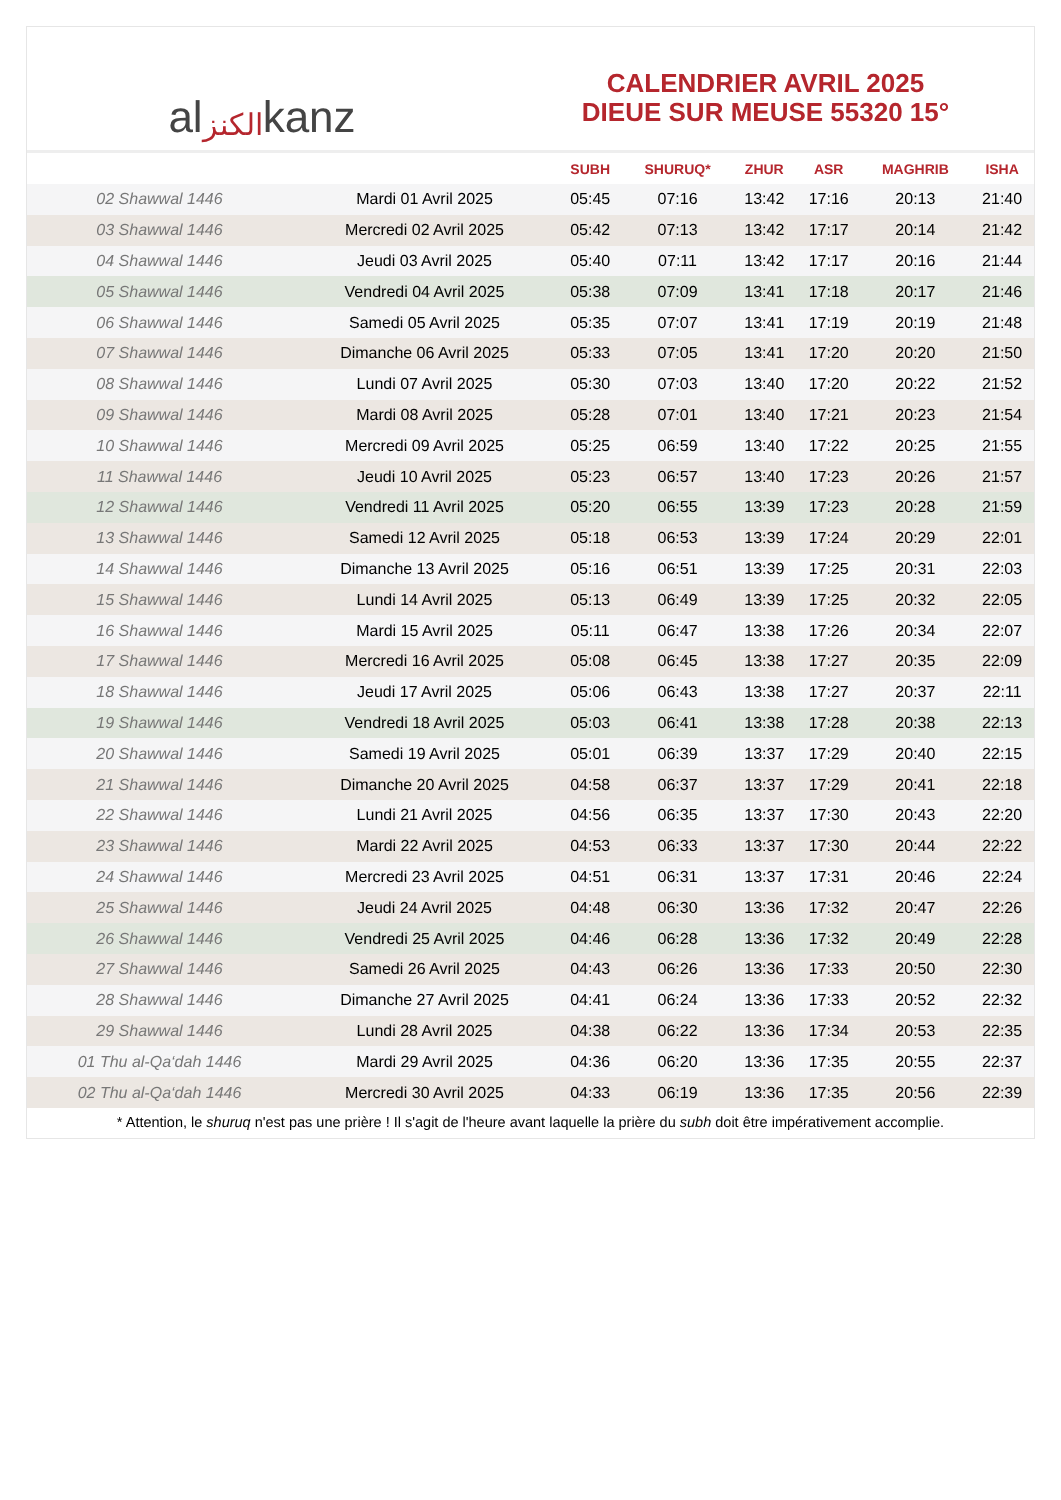al الكنز kanz
CALENDRIER AVRIL 2025
DIEUE SUR MEUSE 55320 15°
| | | SUBH | SHURUQ* | ZHUR | ASR | MAGHRIB | ISHA |
| --- | --- | --- | --- | --- | --- | --- | --- |
| 02 Shawwal 1446 | Mardi 01 Avril 2025 | 05:45 | 07:16 | 13:42 | 17:16 | 20:13 | 21:40 |
| 03 Shawwal 1446 | Mercredi 02 Avril 2025 | 05:42 | 07:13 | 13:42 | 17:17 | 20:14 | 21:42 |
| 04 Shawwal 1446 | Jeudi 03 Avril 2025 | 05:40 | 07:11 | 13:42 | 17:17 | 20:16 | 21:44 |
| 05 Shawwal 1446 | Vendredi 04 Avril 2025 | 05:38 | 07:09 | 13:41 | 17:18 | 20:17 | 21:46 |
| 06 Shawwal 1446 | Samedi 05 Avril 2025 | 05:35 | 07:07 | 13:41 | 17:19 | 20:19 | 21:48 |
| 07 Shawwal 1446 | Dimanche 06 Avril 2025 | 05:33 | 07:05 | 13:41 | 17:20 | 20:20 | 21:50 |
| 08 Shawwal 1446 | Lundi 07 Avril 2025 | 05:30 | 07:03 | 13:40 | 17:20 | 20:22 | 21:52 |
| 09 Shawwal 1446 | Mardi 08 Avril 2025 | 05:28 | 07:01 | 13:40 | 17:21 | 20:23 | 21:54 |
| 10 Shawwal 1446 | Mercredi 09 Avril 2025 | 05:25 | 06:59 | 13:40 | 17:22 | 20:25 | 21:55 |
| 11 Shawwal 1446 | Jeudi 10 Avril 2025 | 05:23 | 06:57 | 13:40 | 17:23 | 20:26 | 21:57 |
| 12 Shawwal 1446 | Vendredi 11 Avril 2025 | 05:20 | 06:55 | 13:39 | 17:23 | 20:28 | 21:59 |
| 13 Shawwal 1446 | Samedi 12 Avril 2025 | 05:18 | 06:53 | 13:39 | 17:24 | 20:29 | 22:01 |
| 14 Shawwal 1446 | Dimanche 13 Avril 2025 | 05:16 | 06:51 | 13:39 | 17:25 | 20:31 | 22:03 |
| 15 Shawwal 1446 | Lundi 14 Avril 2025 | 05:13 | 06:49 | 13:39 | 17:25 | 20:32 | 22:05 |
| 16 Shawwal 1446 | Mardi 15 Avril 2025 | 05:11 | 06:47 | 13:38 | 17:26 | 20:34 | 22:07 |
| 17 Shawwal 1446 | Mercredi 16 Avril 2025 | 05:08 | 06:45 | 13:38 | 17:27 | 20:35 | 22:09 |
| 18 Shawwal 1446 | Jeudi 17 Avril 2025 | 05:06 | 06:43 | 13:38 | 17:27 | 20:37 | 22:11 |
| 19 Shawwal 1446 | Vendredi 18 Avril 2025 | 05:03 | 06:41 | 13:38 | 17:28 | 20:38 | 22:13 |
| 20 Shawwal 1446 | Samedi 19 Avril 2025 | 05:01 | 06:39 | 13:37 | 17:29 | 20:40 | 22:15 |
| 21 Shawwal 1446 | Dimanche 20 Avril 2025 | 04:58 | 06:37 | 13:37 | 17:29 | 20:41 | 22:18 |
| 22 Shawwal 1446 | Lundi 21 Avril 2025 | 04:56 | 06:35 | 13:37 | 17:30 | 20:43 | 22:20 |
| 23 Shawwal 1446 | Mardi 22 Avril 2025 | 04:53 | 06:33 | 13:37 | 17:30 | 20:44 | 22:22 |
| 24 Shawwal 1446 | Mercredi 23 Avril 2025 | 04:51 | 06:31 | 13:37 | 17:31 | 20:46 | 22:24 |
| 25 Shawwal 1446 | Jeudi 24 Avril 2025 | 04:48 | 06:30 | 13:36 | 17:32 | 20:47 | 22:26 |
| 26 Shawwal 1446 | Vendredi 25 Avril 2025 | 04:46 | 06:28 | 13:36 | 17:32 | 20:49 | 22:28 |
| 27 Shawwal 1446 | Samedi 26 Avril 2025 | 04:43 | 06:26 | 13:36 | 17:33 | 20:50 | 22:30 |
| 28 Shawwal 1446 | Dimanche 27 Avril 2025 | 04:41 | 06:24 | 13:36 | 17:33 | 20:52 | 22:32 |
| 29 Shawwal 1446 | Lundi 28 Avril 2025 | 04:38 | 06:22 | 13:36 | 17:34 | 20:53 | 22:35 |
| 01 Thu al-Qa‘dah 1446 | Mardi 29 Avril 2025 | 04:36 | 06:20 | 13:36 | 17:35 | 20:55 | 22:37 |
| 02 Thu al-Qa‘dah 1446 | Mercredi 30 Avril 2025 | 04:33 | 06:19 | 13:36 | 17:35 | 20:56 | 22:39 |
* Attention, le shuruq n'est pas une prière ! Il s'agit de l'heure avant laquelle la prière du subh doit être impérativement accomplie.